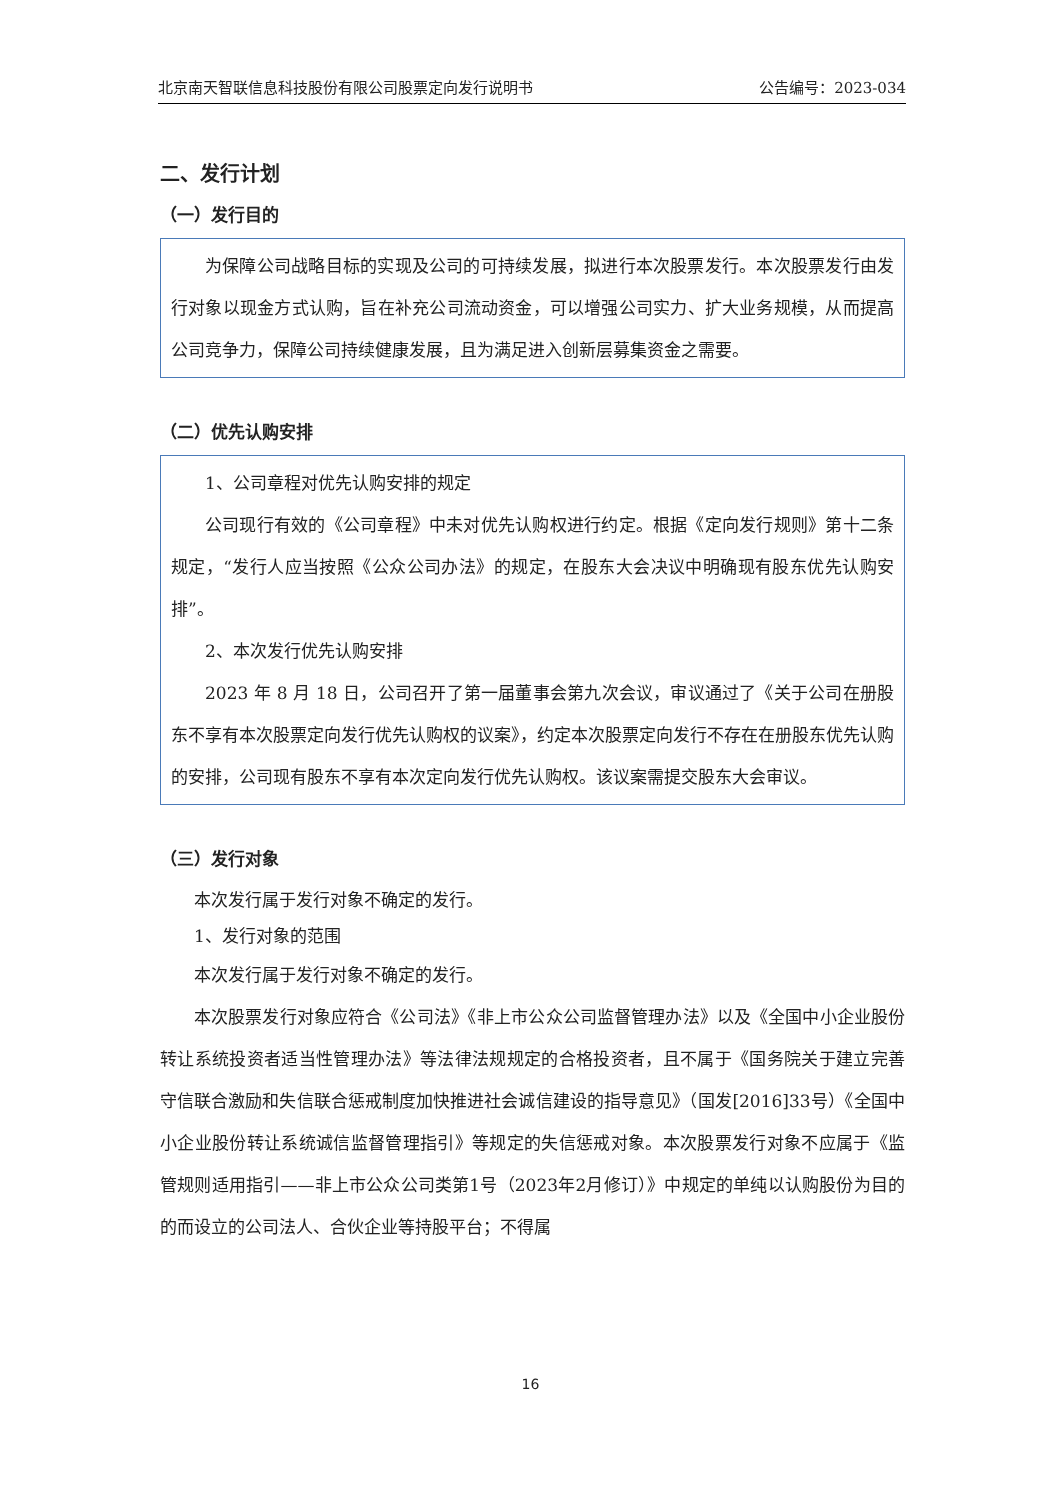北京南天智联信息科技股份有限公司股票定向发行说明书 公告编号：2023-034
二、发行计划
（一）发行目的
为保障公司战略目标的实现及公司的可持续发展，拟进行本次股票发行。本次股票发行由发行对象以现金方式认购，旨在补充公司流动资金，可以增强公司实力、扩大业务规模，从而提高公司竞争力，保障公司持续健康发展，且为满足进入创新层募集资金之需要。
（二）优先认购安排
1、公司章程对优先认购安排的规定
公司现行有效的《公司章程》中未对优先认购权进行约定。根据《定向发行规则》第十二条规定，“发行人应当按照《公众公司办法》的规定，在股东大会决议中明确现有股东优先认购安排”。
2、本次发行优先认购安排
2023 年 8 月 18 日，公司召开了第一届董事会第九次会议，审议通过了《关于公司在册股东不享有本次股票定向发行优先认购权的议案》，约定本次股票定向发行不存在在册股东优先认购的安排，公司现有股东不享有本次定向发行优先认购权。该议案需提交股东大会审议。
（三）发行对象
本次发行属于发行对象不确定的发行。
1、发行对象的范围
本次发行属于发行对象不确定的发行。
本次股票发行对象应符合《公司法》《非上市公众公司监督管理办法》以及《全国中小企业股份转让系统投资者适当性管理办法》等法律法规规定的合格投资者，且不属于《国务院关于建立完善守信联合激励和失信联合惩戒制度加快推进社会诚信建设的指导意见》（国发[2016]33号）《全国中小企业股份转让系统诚信监督管理指引》等规定的失信惩戒对象。本次股票发行对象不应属于《监管规则适用指引——非上市公众公司类第1号（2023年2月修订）》中规定的单纯以认购股份为目的的而设立的公司法人、合伙企业等持股平台；不得属
16